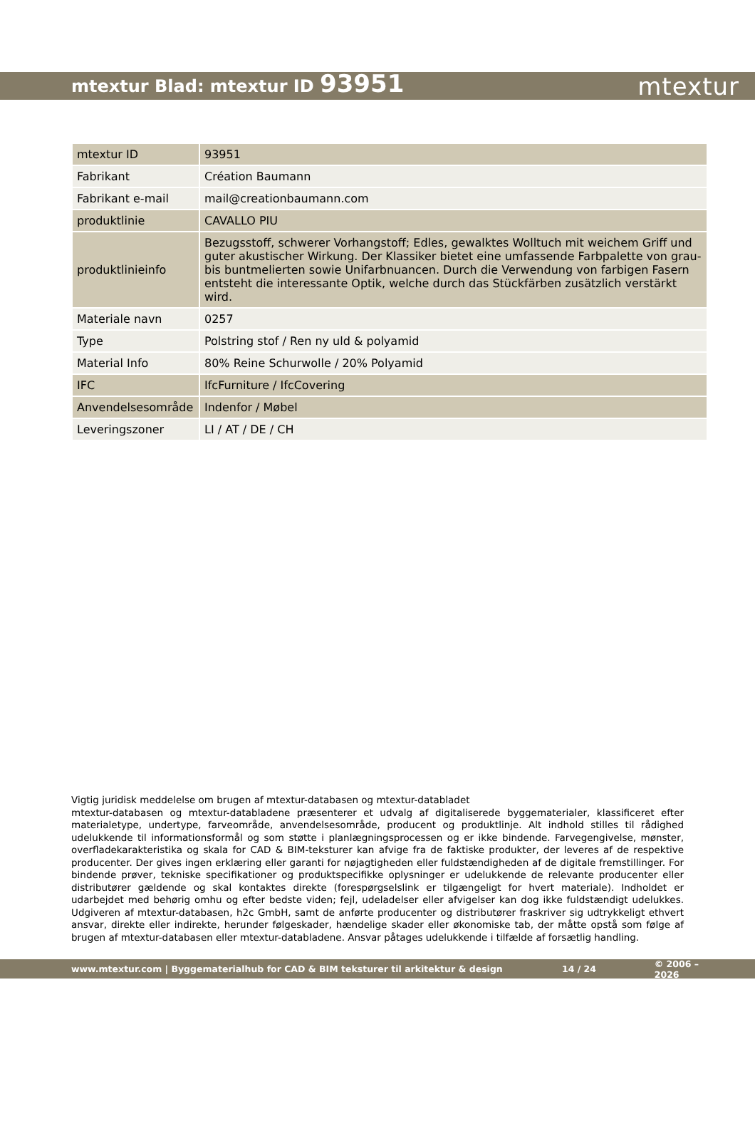mtextur Blad: mtextur ID 93951
mtextur
| mtextur ID | 93951 |
| Fabrikant | Création Baumann |
| Fabrikant e-mail | mail@creationbaumann.com |
| produktlinie | CAVALLO PIU |
| produktlinieinfo | Bezugsstoff, schwerer Vorhangstoff; Edles, gewalktes Wolltuch mit weichem Griff und guter akustischer Wirkung. Der Klassiker bietet eine umfassende Farbpalette von grau- bis buntmelierten sowie Unifarbnuancen. Durch die Verwendung von farbigen Fasern entsteht die interessante Optik, welche durch das Stückfärben zusätzlich verstärkt wird. |
| Materiale navn | 0257 |
| Type | Polstring stof / Ren ny uld & polyamid |
| Material Info | 80% Reine Schurwolle / 20% Polyamid |
| IFC | IfcFurniture / IfcCovering |
| Anvendelsesområde | Indenfor / Møbel |
| Leveringszoner | LI / AT / DE / CH |
Vigtig juridisk meddelelse om brugen af mtextur-databasen og mtextur-databladet
mtextur-databasen og mtextur-databladene præsenterer et udvalg af digitaliserede byggematerialer, klassificeret efter materialetype, undertype, farveområde, anvendelsesområde, producent og produktlinje. Alt indhold stilles til rådighed udelukkende til informationsformål og som støtte i planlægningsprocessen og er ikke bindende. Farvegengivelse, mønster, overfladekarakteristika og skala for CAD & BIM-teksturer kan afvige fra de faktiske produkter, der leveres af de respektive producenter. Der gives ingen erklæring eller garanti for nøjagtigheden eller fuldstændigheden af de digitale fremstillinger. For bindende prøver, tekniske specifikationer og produktspecifikke oplysninger er udelukkende de relevante producenter eller distributører gældende og skal kontaktes direkte (forespørgselslink er tilgængeligt for hvert materiale). Indholdet er udarbejdet med behørig omhu og efter bedste viden; fejl, udeladelser eller afvigelser kan dog ikke fuldstændigt udelukkes. Udgiveren af mtextur-databasen, h2c GmbH, samt de anførte producenter og distributører fraskriver sig udtrykkeligt ethvert ansvar, direkte eller indirekte, herunder følgeskader, hændelige skader eller økonomiske tab, der måtte opstå som følge af brugen af mtextur-databasen eller mtextur-databladene. Ansvar påtages udelukkende i tilfælde af forsætlig handling.
www.mtextur.com | Byggematerialhub for CAD & BIM teksturer til arkitektur & design 14 / 24 © 2006 – 2026